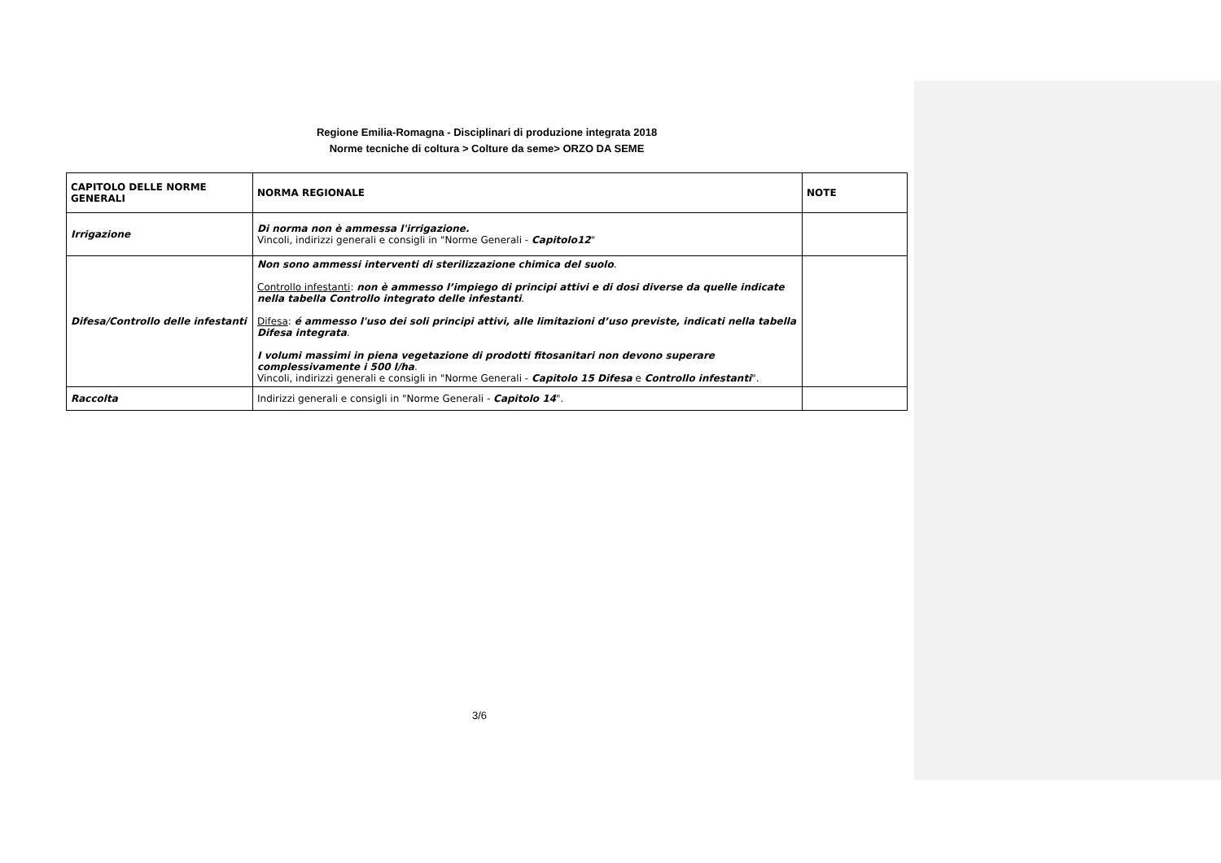Regione Emilia-Romagna - Disciplinari di produzione integrata 2018
Norme tecniche di coltura > Colture da seme> ORZO DA SEME
| CAPITOLO DELLE NORME GENERALI | NORMA REGIONALE | NOTE |
| --- | --- | --- |
| Irrigazione | Di norma non è ammessa l'irrigazione. Vincoli, indirizzi generali e consigli in "Norme Generali - Capitolo12 " | |
| Difesa/Controllo delle infestanti | Non sono ammessi interventi di sterilizzazione chimica del suolo . Controllo infestanti : non è ammesso l’impiego di principi attivi e di dosi diverse da quelle indicate nella tabella Controllo integrato delle infestanti . Difesa : é ammesso l'uso dei soli principi attivi, alle limitazioni d’uso previste, indicati nella tabella Difesa integrata . I volumi massimi in piena vegetazione di prodotti fitosanitari non devono superare complessivamente i 500 l/ha . Vincoli, indirizzi generali e consigli in "Norme Generali - Capitolo 15 Difesa e Controllo infestanti ". | |
| Raccolta | Indirizzi generali e consigli in "Norme Generali - Capitolo 14 ". | |
3/6